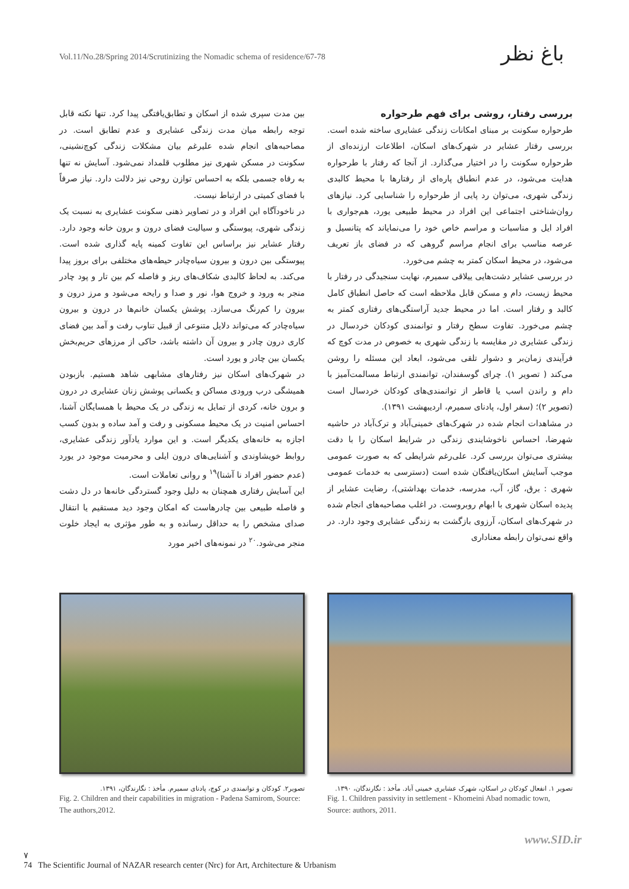Vol.11/No.28/Spring 2014/Scrutinizing the Nomadic schema of residence/67-78
باغ نظر
بررسی رفتار، روشی برای فهم طرحواره
طرحواره سکونت بر مبنای امکانات زندگی عشایری ساخته شده است. بررسی رفتار عشایر در شهرک‌های اسکان، اطلاعات ارزنده‌ای از طرحواره سکونت را در اختیار می‌گذارد. از آنجا که رفتار با طرحواره هدایت می‌شود، در عدم انطباق پاره‌ای از رفتارها با محیط کالبدی زندگی شهری، می‌توان رد پایی از طرحواره را شناسایی کرد. نیازهای روان‌شناختی اجتماعی این افراد در محیط طبیعی یورد، هم‌جواری با افراد ایل و مناسبات و مراسم خاص خود را می‌نمایاند که پتانسیل و عرصه مناسب برای انجام مراسم گروهی که در فضای باز تعریف می‌شود، در محیط اسکان کمتر به چشم می‌خورد.
در بررسی عشایر دشت‌هایی ییلاقی سمیرم، نهایت سنجیدگی در رفتار با محیط زیست، دام و مسکن قابل ملاحظه است که حاصل انطباق کامل کالبد و رفتار است. اما در محیط جدید آراستگی‌های رفتاری کمتر به چشم می‌خورد. تفاوت سطح رفتار و توانمندی کودکان خردسال در زندگی عشایری در مقایسه با زندگی شهری به خصوص در مدت کوچ که فرآیندی زمان‌بر و دشوار تلقی می‌شود، ابعاد این مسئله را روشن می‌کند ( تصویر ۱). چرای گوسفندان، توانمندی ارتباط مسالمت‌آمیز با دام و راندن اسب یا قاطر از توانمندی‌های کودکان خردسال است (تصویر ۲)؛ (سفر اول، پادنای سمیرم، اردیبهشت ۱۳۹۱).
در مشاهدات انجام شده در شهرک‌های خمینی‌آباد و ترک‌آباد در حاشیه شهرضا، احساس ناخوشایندی زندگی در شرایط اسکان را با دقت بیشتری می‌توان بررسی کرد. علی‌رغم شرایطی که به صورت عمومی موجب آسایش اسکان‌یافتگان شده است (دسترسی به خدمات عمومی شهری : برق، گاز، آب، مدرسه، خدمات بهداشتی)، رضایت عشایر از پدیده اسکان شهری با ابهام روبروست. در اغلب مصاحبه‌های انجام شده در شهرک‌های اسکان، آرزوی بازگشت به زندگی عشایری وجود دارد. در واقع نمی‌توان رابطه معناداری
بین مدت سپری شده از اسکان و تطابق‌یافتگی پیدا کرد. تنها نکته قابل توجه رابطه میان مدت زندگی عشایری و عدم تطابق است. در مصاحبه‌های انجام شده علیرغم بیان مشکلات زندگی کوچ‌نشینی، سکونت در مسکن شهری نیز مطلوب قلمداد نمی‌شود. آسایش نه تنها به رفاه جسمی بلکه به احساس توازن روحی نیز دلالت دارد. نیاز صرفاً با فضای کمیتی در ارتباط نیست.
در ناخودآگاه این افراد و در تصاویر ذهنی سکونت عشایری به نسبت یک زندگی شهری، پیوستگی و سیالیت فضای درون و برون خانه وجود دارد. رفتار عشایر نیز براساس این تفاوت کمینه پایه گذاری شده است. پیوستگی بین درون و بیرون سیاه‌چادر حیطه‌های مختلفی برای بروز پیدا می‌کند. به لحاظ کالبدی شکاف‌های ریز و فاصله کم بین تار و پود چادر منجر به ورود و خروج هوا، نور و صدا و رایحه می‌شود و مرز درون و بیرون را کم‌رنگ می‌سازد. پوشش یکسان خانم‌ها در درون و بیرون سیاه‌چادر که می‌تواند دلایل متنوعی از قبیل تناوب رفت و آمد بین فضای کاری درون چادر و بیرون آن داشته باشد، حاکی از مرزهای حریم‌بخش یکسان بین چادر و یورد است.
در شهرک‌های اسکان نیز رفتارهای مشابهی شاهد هستیم. بازبودن همیشگی درب ورودی مساکن و یکسانی پوشش زنان عشایری در درون و برون خانه، کردی از تمایل به زندگی در یک محیط با همسایگان آشنا، احساس امنیت در یک محیط مسکونی و رفت و آمد ساده و بدون کسب اجازه به خانه‌های یکدیگر است. و این موارد یادآور زندگی عشایری، روابط خویشاوندی و آشنایی‌های درون ایلی و محرمیت موجود در یورد (عدم حضور افراد نا آشنا)<sup>۱۹</sup> و روانی تعاملات است.
این آسایش رفتاری همچنان به دلیل وجود گستردگی خانه‌ها در دل دشت و فاصله طبیعی بین چادرهاست که امکان وجود دید مستقیم یا انتقال صدای مشخص را به حداقل رسانده و به طور مؤثری به ایجاد خلوت منجر می‌شود.<sup>۲۰</sup> در نمونه‌های اخیر مورد
تصویر ۱. انفعال کودکان در اسکان، شهرک عشایری خمینی آباد. مأخذ : نگارندگان، ۱۳۹۰.
Fig. 1. Children passivity in settlement - Khomeini Abad nomadic town, Source: authors, 2011.
تصویر۲. کودکان و توانمندی در کوچ، پادنای سمیرم. مأخذ : نگارندگان، ۱۳۹۱.
Fig. 2. Children and their capabilities in migration - Padena Samirom, Source: The authors,2012.
www.SID.ir
۷
74 The Scientific Journal of NAZAR research center (Nrc) for Art, Architecture & Urbanism